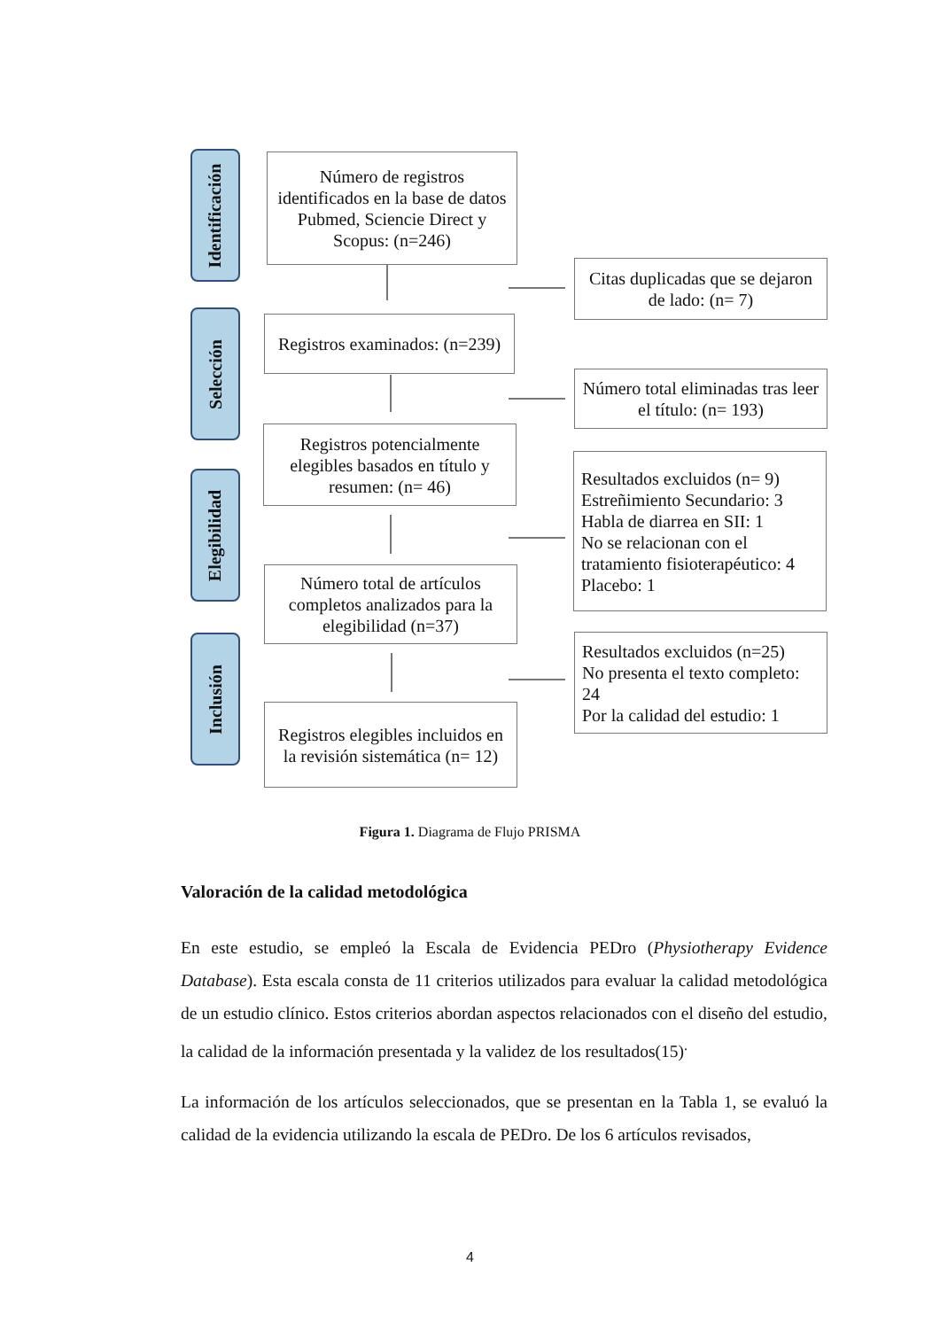Identificación
Selección
Elegibilidad
Inclusión
Número de registros identificados en la base de datos Pubmed, Sciencie Direct y Scopus: (n=246)
Registros examinados: (n=239)
Registros potencialmente elegibles basados en título y resumen: (n= 46)
Número total de artículos completos analizados para la elegibilidad (n=37)
Registros elegibles incluidos en la revisión sistemática (n= 12)
Citas duplicadas que se dejaron de lado: (n= 7)
Número total eliminadas tras leer el título: (n= 193)
Resultados excluidos (n= 9)
Estreñimiento Secundario: 3
Habla de diarrea en SII: 1
No se relacionan con el tratamiento fisioterapéutico: 4
Placebo: 1
Resultados excluidos (n=25)
No presenta el texto completo: 24
Por la calidad del estudio: 1
Figura 1. Diagrama de Flujo PRISMA
Valoración de la calidad metodológica
En este estudio, se empleó la Escala de Evidencia PEDro (Physiotherapy Evidence Database). Esta escala consta de 11 criterios utilizados para evaluar la calidad metodológica de un estudio clínico. Estos criterios abordan aspectos relacionados con el diseño del estudio, la calidad de la información presentada y la validez de los resultados(15)<sup>.</sup>
La información de los artículos seleccionados, que se presentan en la Tabla 1, se evaluó la calidad de la evidencia utilizando la escala de PEDro. De los 6 artículos revisados,
4